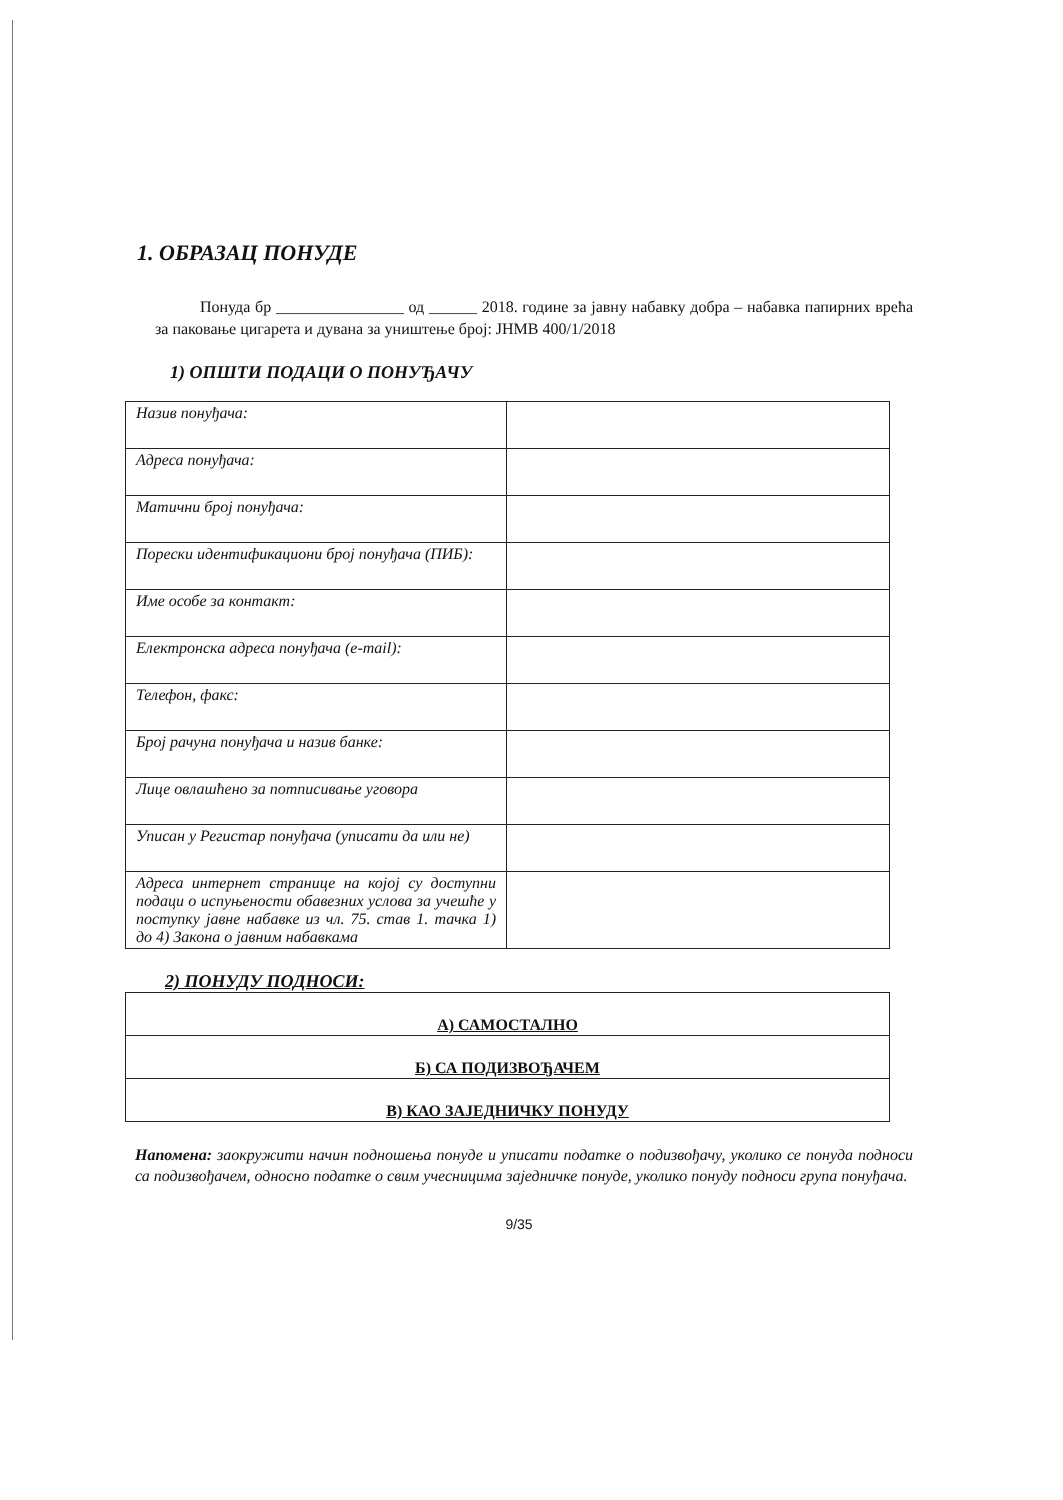1. ОБРАЗАЦ ПОНУДЕ
Понуда бр ________________ од ______ 2018. године за јавну набавку добра – набавка папирних врећа за паковање цигарета и дувана за уништење број: ЈНМВ 400/1/2018
1) ОПШТИ ПОДАЦИ О ПОНУЂАЧУ
| Назив понуђача: | |
| Адреса понуђача: | |
| Матични број понуђача: | |
| Порески идентификациони број понуђача (ПИБ): | |
| Име особе за контакт: | |
| Електронска адреса понуђача (e-mail): | |
| Телефон, факс: | |
| Број рачуна понуђача и назив банке: | |
| Лице овлашћено за потписивање уговора | |
| Уписан у Регистар понуђача (уписати да или не) | |
| Адреса интернет странице на којој су доступни подаци о испуњености обавезних услова за учешће у поступку јавне набавке из чл. 75. став 1. тачка 1) до 4) Закона о јавним набавкама | |
2) ПОНУДУ ПОДНОСИ:
| А) САМОСТАЛНО |
| Б) СА ПОДИЗВОЂАЧЕМ |
| В) КАО ЗАЈЕДНИЧКУ ПОНУДУ |
Напомена: заокружити начин подношења понуде и уписати податке о подизвођачу, уколико се понуда подноси са подизвођачем, односно податке о свим учесницима заједничке понуде, уколико понуду подноси група понуђача.
9/35